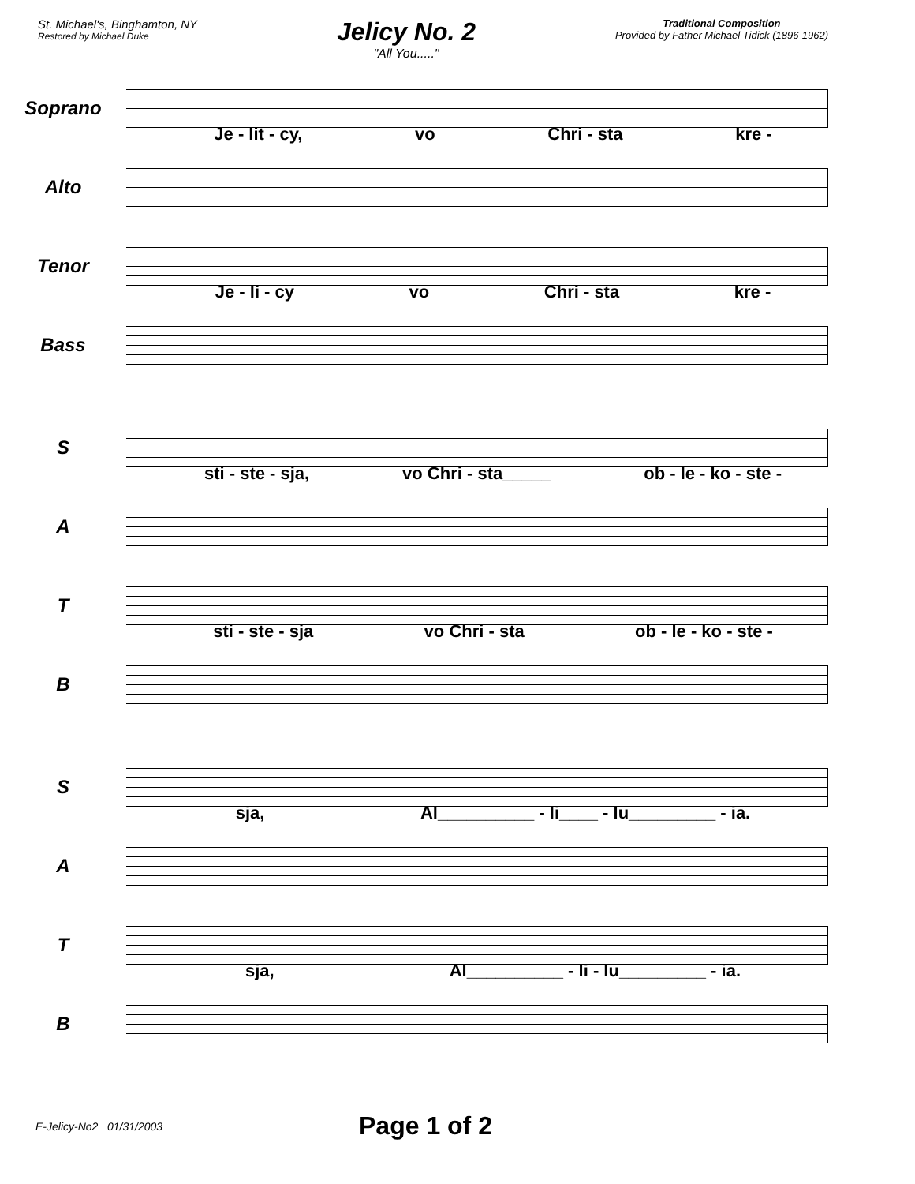St. Michael's, Binghamton, NY
Restored by Michael Duke
Jelicy No. 2
"All You....."
Traditional Composition
Provided by Father Michael Tidick (1896-1962)
Soprano
Je - lit - cy, vo Chri - sta kre -
Alto
Tenor
Je - li - cy vo Chri - sta kre -
Bass
S
sti - ste - sja, vo Chri - sta_____ ob - le - ko - ste -
A
T
sti - ste - sja vo Chri - sta ob - le - ko - ste -
B
S
sja, Al__________ - li____ - lu_________ - ia.
A
T
sja, Al__________ - li - lu_________ - ia.
B
E-Jelicy-No2 01/31/2003 Page 1 of 2